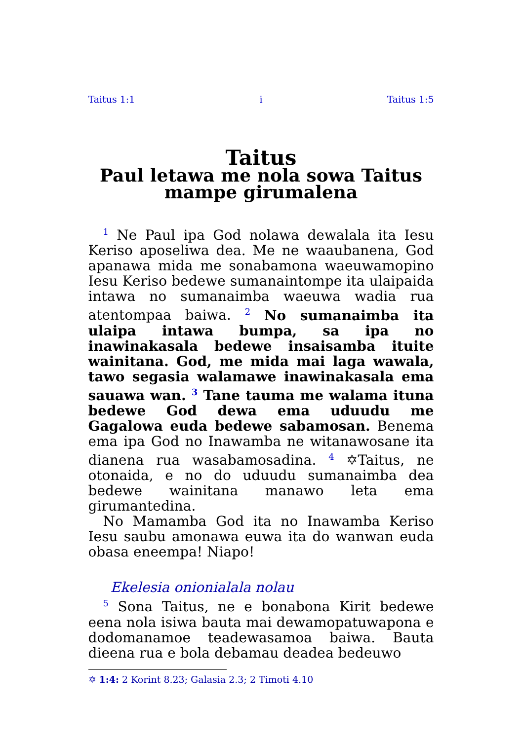Taitus 1:1 i Taitus 1:5
Taitus
Paul letawa me nola sowa Taitus mampe girumalena
<sup>1</sup> Ne Paul ipa God nolawa dewalala ita Iesu Keriso aposeliwa dea. Me ne waaubanena, God apanawa mida me sonabamona waeuwamopino Iesu Keriso bedewe sumanaintompe ita ulaipaida intawa no sumanaimba waeuwa wadia rua atentompaa baiwa. <sup>2</sup> No sumanaimba ita ulaipa intawa bumpa, sa ipa no inawinakasala bedewe insaisamba ituite wainitana. God, me mida mai laga wawala, tawo segasia walamawe inawinakasala ema sauawa wan. <sup>3</sup> Tane tauma me walama ituna bedewe God dewa ema uduudu me Gagalowa euda bedewe sabamosan. Benema ema ipa God no Inawamba ne witanawosane ita dianena rua wasabamosadina. <sup>4</sup> ✡Taitus, ne otonaida, e no do uduudu sumanaimba dea bedewe wainitana manawo leta ema girumantedina.
No Mamamba God ita no Inawamba Keriso Iesu saubu amonawa euwa ita do wanwan euda obasa eneempa! Niapo!
Ekelesia onionialala nolau
<sup>5</sup> Sona Taitus, ne e bonabona Kirit bedewe eena nola isiwa bauta mai dewamopatuwapona e dodomanamoe teadewasamoa baiwa. Bauta dieena rua e bola debamau deadea bedeuwo
✡ 1:4: 2 Korint 8.23; Galasia 2.3; 2 Timoti 4.10